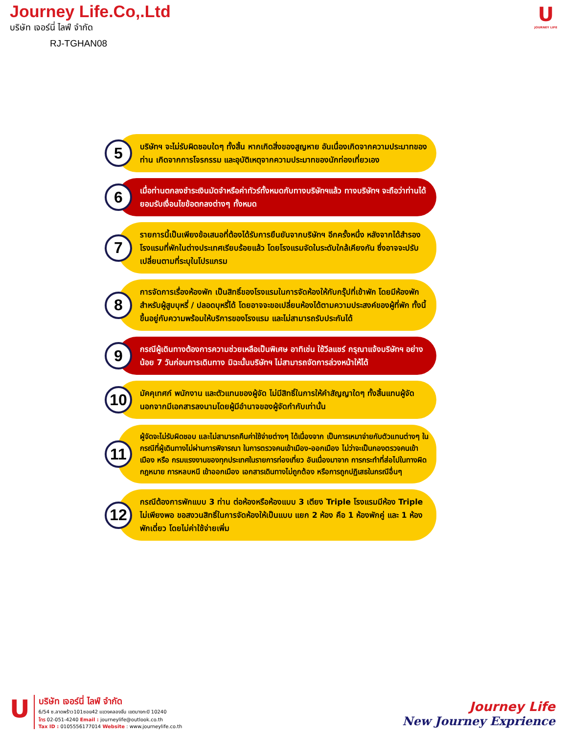Journey Life.Co,.Ltd
บริษัท เจอร์นี่ ไลฟ์ จำกัด
RJ-TGHAN08
U
JOURNEY LIFE
5
บริษัทฯ จะไม่รับผิดชอบใดๆ ทั้งสิ้น หากเกิดสิ่งของสูญหาย อันเนื่องเกิดจากความประมาทของท่าน เกิดจากการโจรกรรม และอุบัติเหตุจากความประมาทของนักท่องเที่ยวเอง
6
เมื่อท่านตกลงชำระเงินมัดจำหรือค่าทัวร์ทั้งหมดกับทางบริษัทฯแล้ว ทางบริษัทฯ จะถือว่าท่านได้ยอมรับเงื่อนไขข้อตกลงต่างๆ ทั้งหมด
7
รายการนี้เป็นเพียงข้อเสนอที่ต้องได้รับการยืนยันจากบริษัทฯ อีกครั้งหนึ่ง หลังจากได้สำรองโรงแรมที่พักในต่างประเทศเรียบร้อยแล้ว โดยโรงแรมจัดในระดับใกล้เคียงกัน ซึ่งอาจจะปรับเปลี่ยนตามที่ระบุในโปรแกรม
8
การจัดการเรื่องห้องพัก เป็นสิทธิ์ของโรงแรมในการจัดห้องให้กับกรุ๊ปที่เข้าพัก โดยมีห้องพักสำหรับผู้สูบบุหรี่ / ปลอดบุหรี่ได้ โดยอาจจะขอเปลี่ยนห้องได้ตามความประสงค์ของผู้ที่พัก ทั้งนี้ขึ้นอยู่กับความพร้อมให้บริการของโรงแรม และไม่สามารถรับประกันได้
9
กรณีผู้เดินทางต้องการความช่วยเหลือเป็นพิเศษ อาทิเช่น ใช้วีลแชร์ กรุณาแจ้งบริษัทฯ อย่างน้อย 7 วันก่อนการเดินทาง มิฉะนั้นบริษัทฯ ไม่สามารถจัดการล่วงหน้าให้ได้
10
มัคคุเทศก์ พนักงาน และตัวแทนของผู้จัด ไม่มีสิทธิ์ในการให้คำสัญญาใดๆ ทั้งสิ้นแทนผู้จัด นอกจากมีเอกสารลงนามโดยผู้มีอำนาจของผู้จัดกำกับเท่านั้น
11
ผู้จัดจะไม่รับผิดชอบ และไม่สามารถคืนค่าใช้จ่ายต่างๆ ได้เนื่องจาก เป็นการเหมาจ่ายกับตัวแทนต่างๆ ในกรณีที่ผู้เดินทางไม่ผ่านการพิจารณา ในการตรวจคนเข้าเมือง-ออกเมือง ไม่ว่าจะเป็นกองตรวจคนเข้าเมือง หรือ กรมแรงงานของทุกประเทศในรายการท่องเที่ยว อันเนื่องมาจาก การกระทำที่ส่อไปในทางผิดกฎหมาย การหลบหนี เข้าออกเมือง เอกสารเดินทางไม่ถูกต้อง หรือการถูกปฏิเสธในกรณีอื่นๆ
12
กรณีต้องการพักแบบ 3 ท่าน ต่อห้องหรือห้องแบบ 3 เตียง Triple โรงแรมมีห้อง Triple ไม่เพียงพอ ขอสงวนสิทธิ์ในการจัดห้องให้เป็นแบบ แยก 2 ห้อง คือ 1 ห้องพักคู่ และ 1 ห้องพักเดี่ยว โดยไม่ค่าใช้จ่ายเพิ่ม
U
บริษัท เจอร์นี่ ไลฟ์ จำกัด
6/54 ซ.ลาดพร้าว101ซอย42 แขวงคลองจั่น เขตบางกะปิ 10240
โทร 02-051-4240 Email : journeylife@outlook.co.th
Tax ID : 0105556177014 Website : www.journeylife.co.th
Journey Life
New Journey Exprience